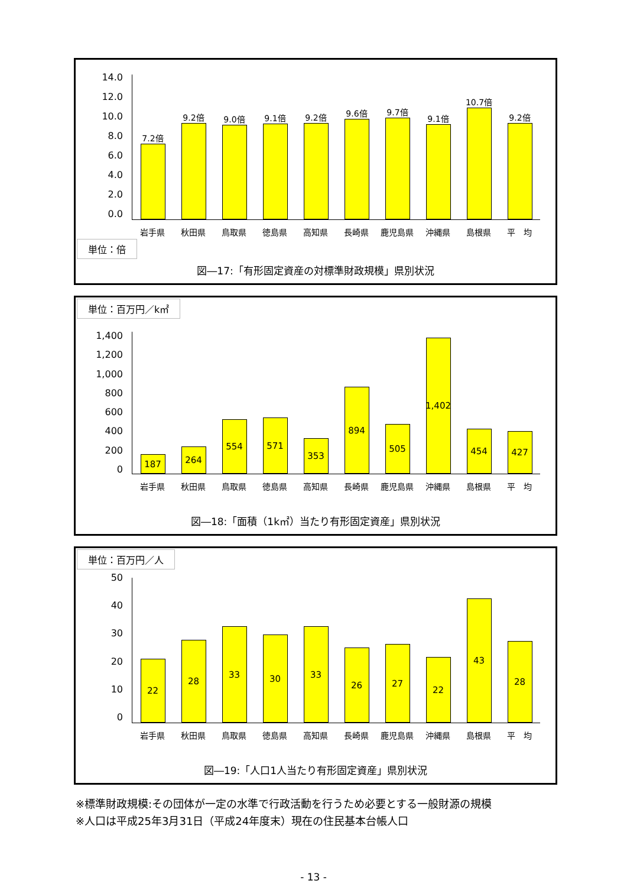14.0
12.0
10.0
8.0
6.0
4.0
2.0
0.0
7.2倍
9.2倍
9.0倍
9.1倍
9.2倍
9.6倍
9.7倍
9.1倍
10.7倍
9.2倍
岩手県 秋田県 鳥取県 徳島県 高知県 長崎県 鹿児島県 沖縄県 島根県 平　均
単位：倍
図―17:「有形固定資産の対標準財政規模」県別状況
単位：百万円／k㎡
1,400
1,200
1,000
800
600
400
200
0
187
264
554
571
353
894
505
1,402
454
427
岩手県 秋田県 鳥取県 徳島県 高知県 長崎県 鹿児島県 沖縄県 島根県 平　均
図―18:「面積（1k㎡）当たり有形固定資産」県別状況
単位：百万円／人
50
40
30
20
10
0
22
28
33
30
33
26
27
22
43
28
岩手県 秋田県 鳥取県 徳島県 高知県 長崎県 鹿児島県 沖縄県 島根県 平　均
図―19:「人口1人当たり有形固定資産」県別状況
※標準財政規模:その団体が一定の水準で行政活動を行うため必要とする一般財源の規模
※人口は平成25年3月31日（平成24年度末）現在の住民基本台帳人口
- 13 -